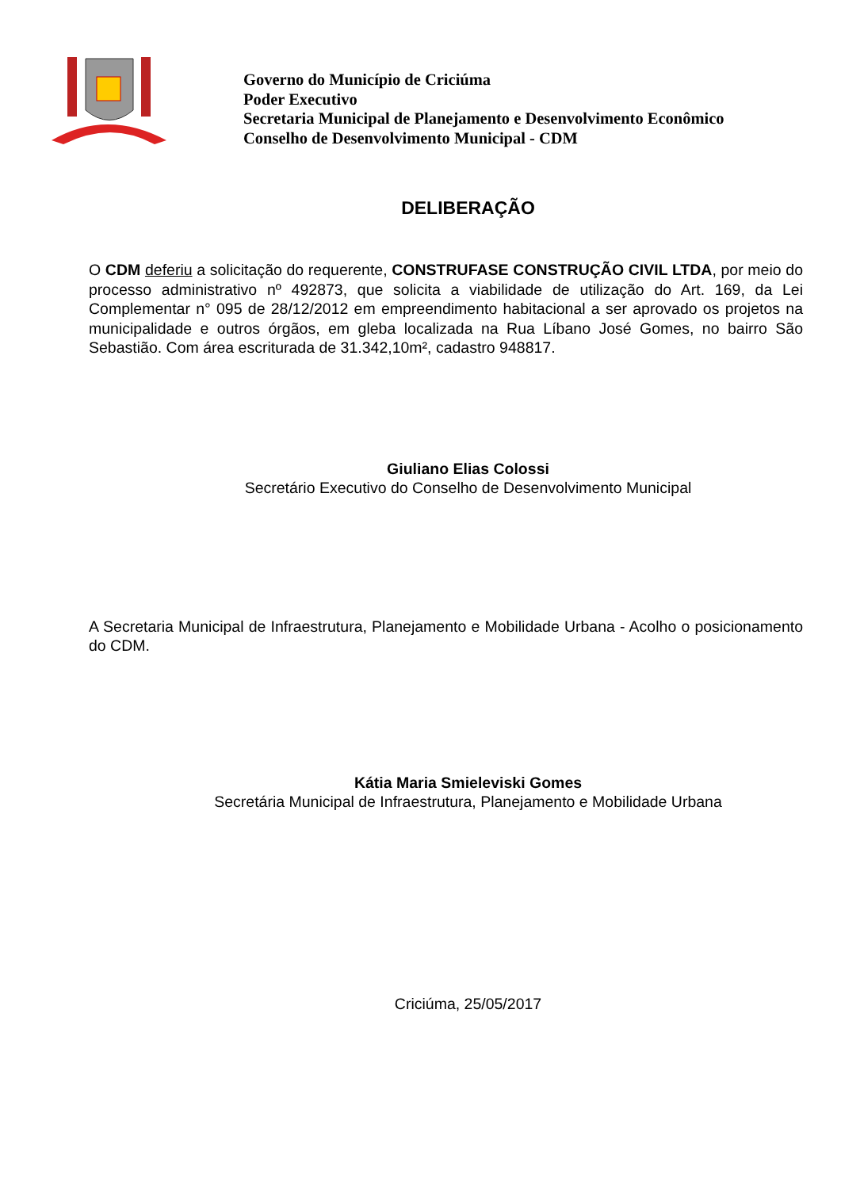Governo do Município de Criciúma
Poder Executivo
Secretaria Municipal de Planejamento e Desenvolvimento Econômico
Conselho de Desenvolvimento Municipal - CDM
DELIBERAÇÃO
O CDM deferiu a solicitação do requerente, CONSTRUFASE CONSTRUÇÃO CIVIL LTDA, por meio do processo administrativo nº 492873, que solicita a viabilidade de utilização do Art. 169, da Lei Complementar n° 095 de 28/12/2012 em empreendimento habitacional a ser aprovado os projetos na municipalidade e outros órgãos, em gleba localizada na Rua Líbano José Gomes, no bairro São Sebastião. Com área escriturada de 31.342,10m², cadastro 948817.
Giuliano Elias Colossi
Secretário Executivo do Conselho de Desenvolvimento Municipal
A Secretaria Municipal de Infraestrutura, Planejamento e Mobilidade Urbana - Acolho o posicionamento do CDM.
Kátia Maria Smieleviski Gomes
Secretária Municipal de Infraestrutura, Planejamento e Mobilidade Urbana
Criciúma, 25/05/2017